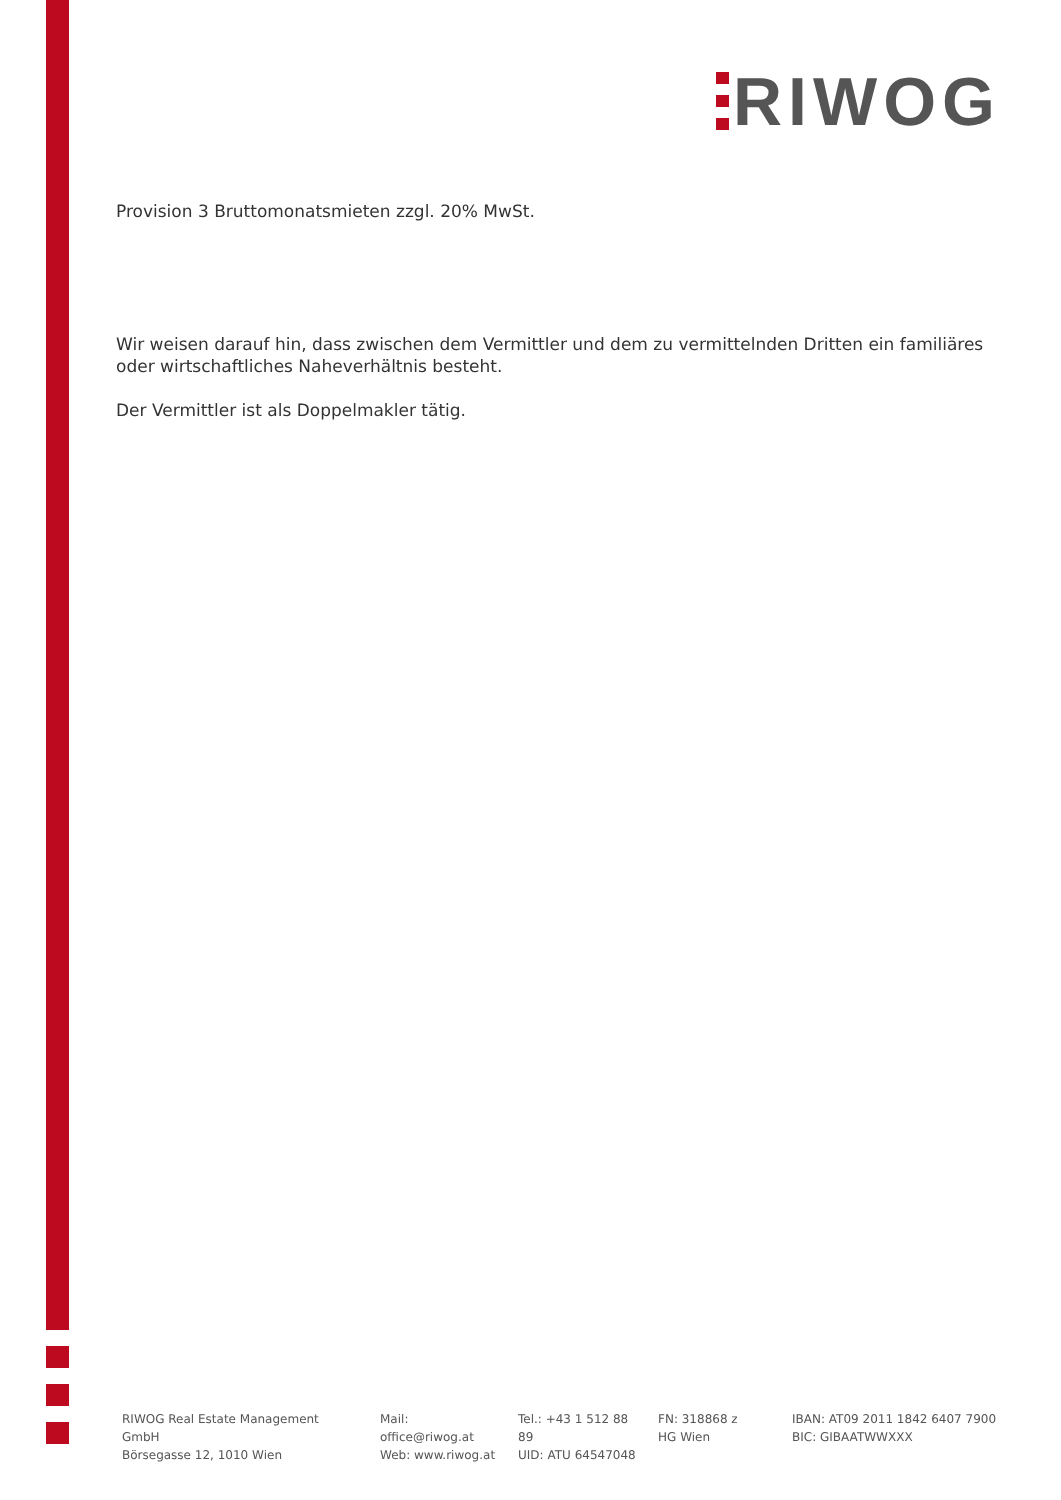RIWOG
Provision 3 Bruttomonatsmieten zzgl. 20% MwSt.
Wir weisen darauf hin, dass zwischen dem Vermittler und dem zu vermittelnden Dritten ein familiäres oder wirtschaftliches Naheverhältnis besteht.
Der Vermittler ist als Doppelmakler tätig.
RIWOG Real Estate Management GmbH
Börsegasse 12, 1010 Wien
Mail: office@riwog.at
Web: www.riwog.at
Tel.: +43 1 512 88 89
UID: ATU 64547048
FN: 318868 z
HG Wien
IBAN: AT09 2011 1842 6407 7900
BIC: GIBAATWWXXX